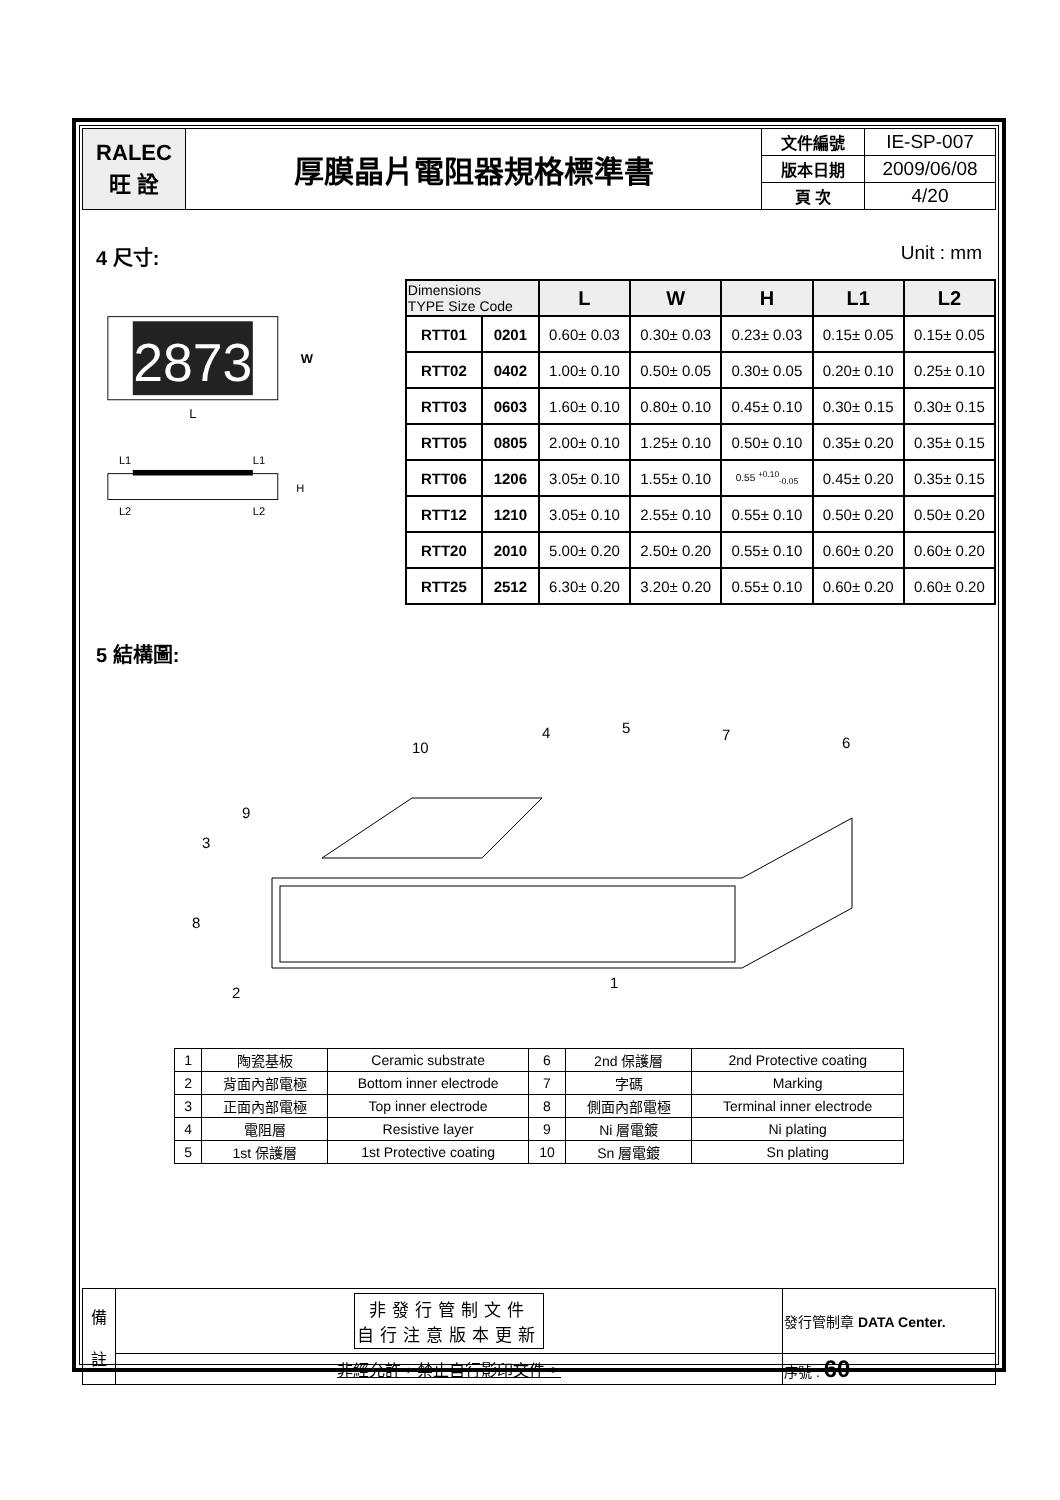| RALEC 旺 詮 | 厚膜晶片電阻器規格標準書 | 文件編號 | IE-SP-007 |
| | | 版本日期 | 2009/06/08 |
| | | 頁 次 | 4/20 |
4 尺寸: Unit : mm
2873
W
L
L1
L1
H
L2
L2
| Dimensions TYPE Size Code | | L | W | H | L1 | L2 |
| --- | --- | --- | --- | --- | --- | --- |
| RTT01 | 0201 | 0.60± 0.03 | 0.30± 0.03 | 0.23± 0.03 | 0.15± 0.05 | 0.15± 0.05 |
| RTT02 | 0402 | 1.00± 0.10 | 0.50± 0.05 | 0.30± 0.05 | 0.20± 0.10 | 0.25± 0.10 |
| RTT03 | 0603 | 1.60± 0.10 | 0.80± 0.10 | 0.45± 0.10 | 0.30± 0.15 | 0.30± 0.15 |
| RTT05 | 0805 | 2.00± 0.10 | 1.25± 0.10 | 0.50± 0.10 | 0.35± 0.20 | 0.35± 0.15 |
| RTT06 | 1206 | 3.05± 0.10 | 1.55± 0.10 | 0.55 <sup>+0.10</sup><sub>-0.05</sub> | 0.45± 0.20 | 0.35± 0.15 |
| RTT12 | 1210 | 3.05± 0.10 | 2.55± 0.10 | 0.55± 0.10 | 0.50± 0.20 | 0.50± 0.20 |
| RTT20 | 2010 | 5.00± 0.20 | 2.50± 0.20 | 0.55± 0.10 | 0.60± 0.20 | 0.60± 0.20 |
| RTT25 | 2512 | 6.30± 0.20 | 3.20± 0.20 | 0.55± 0.10 | 0.60± 0.20 | 0.60± 0.20 |
5 結構圖:
4
5
7
6
10
9
3
8
2
1
| 1 | 陶瓷基板 | Ceramic substrate | 6 | 2nd 保護層 | 2nd Protective coating |
| 2 | 背面內部電極 | Bottom inner electrode | 7 | 字碼 | Marking |
| 3 | 正面內部電極 | Top inner electrode | 8 | 側面內部電極 | Terminal inner electrode |
| 4 | 電阻層 | Resistive layer | 9 | Ni 層電鍍 | Ni plating |
| 5 | 1st 保護層 | 1st Protective coating | 10 | Sn 層電鍍 | Sn plating |
| 備 註 | 非發行管制文件 自行注意版本更新 | 發行管制章 DATA Center. |
| | 非經允許，禁止自行影印文件。 | 序號 : 60 |